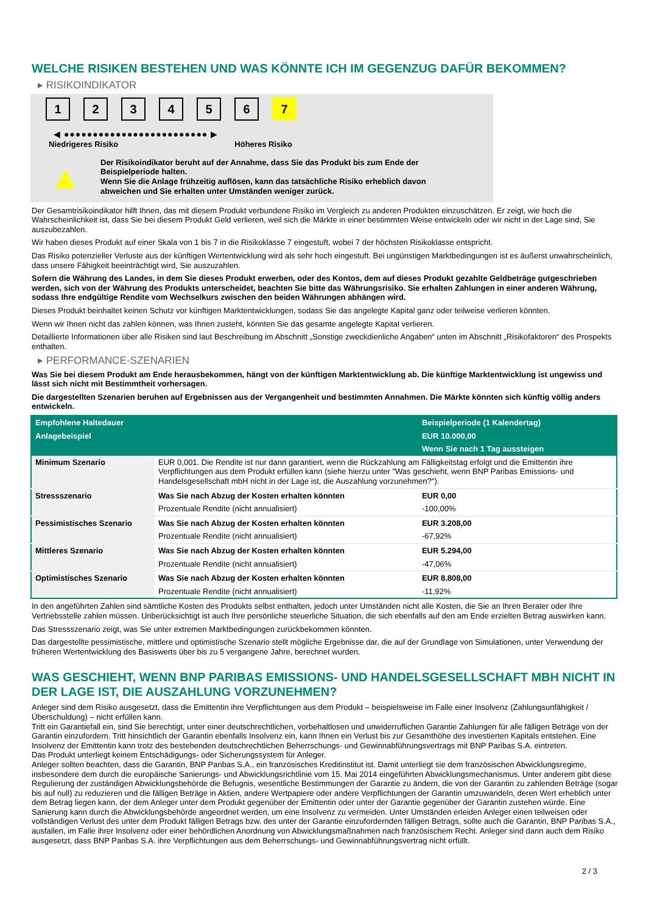WELCHE RISIKEN BESTEHEN UND WAS KÖNNTE ICH IM GEGENZUG DAFÜR BEKOMMEN?
▸ RISIKOINDIKATOR
1 2 3 4 5 6 7
◀ ●●●●●●●●●●●●●●●●●●●●●●●●● ▶
Niedrigeres Risiko Höheres Risiko
▲
Der Risikoindikator beruht auf der Annahme, dass Sie das Produkt bis zum Ende der Beispielperiode halten.
Wenn Sie die Anlage frühzeitig auflösen, kann das tatsächliche Risiko erheblich davon abweichen und Sie erhalten unter Umständen weniger zurück.
Der Gesamtrisikoindikator hilft Ihnen, das mit diesem Produkt verbundene Risiko im Vergleich zu anderen Produkten einzuschätzen. Er zeigt, wie hoch die Wahrscheinlichkeit ist, dass Sie bei diesem Produkt Geld verlieren, weil sich die Märkte in einer bestimmten Weise entwickeln oder wir nicht in der Lage sind, Sie auszubezahlen.
Wir haben dieses Produkt auf einer Skala von 1 bis 7 in die Risikoklasse 7 eingestuft, wobei 7 der höchsten Risikoklasse entspricht.
Das Risiko potenzieller Verluste aus der künftigen Wertentwicklung wird als sehr hoch eingestuft. Bei ungünstigen Marktbedingungen ist es äußerst unwahrscheinlich, dass unsere Fähigkeit beeinträchtigt wird, Sie auszuzahlen.
Sofern die Währung des Landes, in dem Sie dieses Produkt erwerben, oder des Kontos, dem auf dieses Produkt gezahlte Geldbeträge gutgeschrieben werden, sich von der Währung des Produkts unterscheidet, beachten Sie bitte das Währungsrisiko. Sie erhalten Zahlungen in einer anderen Währung, sodass Ihre endgültige Rendite vom Wechselkurs zwischen den beiden Währungen abhängen wird.
Dieses Produkt beinhaltet keinen Schutz vor künftigen Marktentwicklungen, sodass Sie das angelegte Kapital ganz oder teilweise verlieren könnten.
Wenn wir Ihnen nicht das zahlen können, was Ihnen zusteht, könnten Sie das gesamte angelegte Kapital verlieren.
Detaillierte Informationen über alle Risiken sind laut Beschreibung im Abschnitt „Sonstige zweckdienliche Angaben“ unten im Abschnitt „Risikofaktoren“ des Prospekts enthalten.
▸ PERFORMANCE-SZENARIEN
Was Sie bei diesem Produkt am Ende herausbekommen, hängt von der künftigen Marktentwicklung ab. Die künftige Marktentwicklung ist ungewiss und lässt sich nicht mit Bestimmtheit vorhersagen.
Die dargestellten Szenarien beruhen auf Ergebnissen aus der Vergangenheit und bestimmten Annahmen. Die Märkte könnten sich künftig völlig anders entwickeln.
| Empfohlene Haltedauer | | Beispielperiode (1 Kalendertag) |
| --- | --- | --- |
| Anlagebeispiel | | EUR 10.000,00 |
| | | Wenn Sie nach 1 Tag aussteigen |
| Minimum Szenario | EUR 0,001. Die Rendite ist nur dann garantiert, wenn die Rückzahlung am Fälligkeitstag erfolgt und die Emittentin ihre Verpflichtungen aus dem Produkt erfüllen kann (siehe hierzu unter "Was geschieht, wenn BNP Paribas Emissions- und Handelsgesellschaft mbH nicht in der Lage ist, die Auszahlung vorzunehmen?"). | |
| Stressszenario | Was Sie nach Abzug der Kosten erhalten könnten | EUR 0,00 |
| | Prozentuale Rendite (nicht annualisiert) | -100,00% |
| Pessimistisches Szenario | Was Sie nach Abzug der Kosten erhalten könnten | EUR 3.208,00 |
| | Prozentuale Rendite (nicht annualisiert) | -67,92% |
| Mittleres Szenario | Was Sie nach Abzug der Kosten erhalten könnten | EUR 5.294,00 |
| | Prozentuale Rendite (nicht annualisiert) | -47,06% |
| Optimistisches Szenario | Was Sie nach Abzug der Kosten erhalten könnten | EUR 8.808,00 |
| | Prozentuale Rendite (nicht annualisiert) | -11,92% |
In den angeführten Zahlen sind sämtliche Kosten des Produkts selbst enthalten, jedoch unter Umständen nicht alle Kosten, die Sie an Ihren Berater oder Ihre Vertriebsstelle zahlen müssen. Unberücksichtigt ist auch Ihre persönliche steuerliche Situation, die sich ebenfalls auf den am Ende erzielten Betrag auswirken kann.
Das Stressszenario zeigt, was Sie unter extremen Marktbedingungen zurückbekommen könnten.
Das dargestellte pessimistische, mittlere und optimistische Szenario stellt mögliche Ergebnisse dar, die auf der Grundlage von Simulationen, unter Verwendung der früheren Wertentwicklung des Basiswerts über bis zu 5 vergangene Jahre, berechnet wurden.
WAS GESCHIEHT, WENN BNP PARIBAS EMISSIONS- UND HANDELSGESELLSCHAFT MBH NICHT IN DER LAGE IST, DIE AUSZAHLUNG VORZUNEHMEN?
Anleger sind dem Risiko ausgesetzt, dass die Emittentin ihre Verpflichtungen aus dem Produkt – beispielsweise im Falle einer Insolvenz (Zahlungsunfähigkeit / Überschuldung) – nicht erfüllen kann.
Tritt ein Garantiefall ein, sind Sie berechtigt, unter einer deutschrechtlichen, vorbehaltlosen und unwiderruflichen Garantie Zahlungen für alle fälligen Beträge von der Garantin einzufordern. Tritt hinsichtlich der Garantin ebenfalls Insolvenz ein, kann Ihnen ein Verlust bis zur Gesamthöhe des investierten Kapitals entstehen. Eine Insolvenz der Emittentin kann trotz des bestehenden deutschrechtlichen Beherrschungs- und Gewinnabführungsvertrags mit BNP Paribas S.A. eintreten.
Das Produkt unterliegt keinem Entschädigungs- oder Sicherungssystem für Anleger.
Anleger sollten beachten, dass die Garantin, BNP Paribas S.A., ein französisches Kreditinstitut ist. Damit unterliegt sie dem französischen Abwicklungsregime, insbesondere dem durch die europäische Sanierungs- und Abwicklungsrichtlinie vom 15. Mai 2014 eingeführten Abwicklungsmechanismus. Unter anderem gibt diese Regulierung der zuständigen Abwicklungsbehörde die Befugnis, wesentliche Bestimmungen der Garantie zu ändern, die von der Garantin zu zahlenden Beträge (sogar bis auf null) zu reduzieren und die fälligen Beträge in Aktien, andere Wertpapiere oder andere Verpflichtungen der Garantin umzuwandeln, deren Wert erheblich unter dem Betrag liegen kann, der dem Anleger unter dem Produkt gegenüber der Emittentin oder unter der Garantie gegenüber der Garantin zustehen würde. Eine Sanierung kann durch die Abwicklungsbehörde angeordnet werden, um eine Insolvenz zu vermeiden. Unter Umständen erleiden Anleger einen teilweisen oder vollständigen Verlust des unter dem Produkt fälligen Betrags bzw. des unter der Garantie einzufordernden fälligen Betrags, sollte auch die Garantin, BNP Paribas S.A., ausfallen, im Falle ihrer Insolvenz oder einer behördlichen Anordnung von Abwicklungsmaßnahmen nach französischem Recht. Anleger sind dann auch dem Risiko ausgesetzt, dass BNP Paribas S.A. ihre Verpflichtungen aus dem Beherrschungs- und Gewinnabführungsvertrag nicht erfüllt.
2 / 3